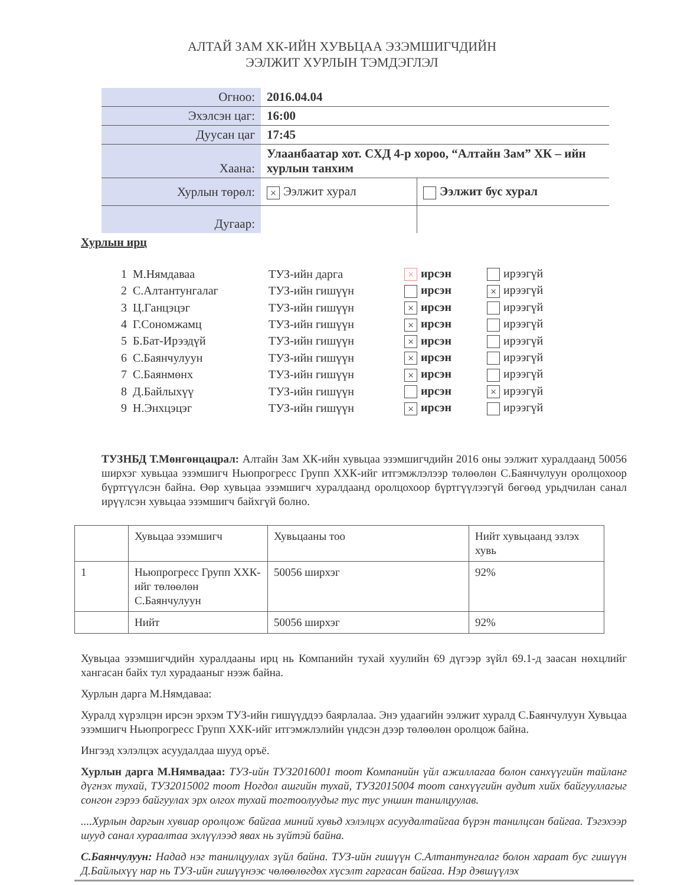АЛТАЙ ЗАМ ХК-ИЙН ХУВЬЦАА ЭЗЭМШИГЧДИЙН
ЭЭЛЖИТ ХУРЛЫН ТЭМДЭГЛЭЛ
| Огноо: | 2016.04.04 | |
| Эхэлсэн цаг: | 16:00 | |
| Дуусан цаг | 17:45 | |
| Хаана: | Улаанбаатар хот. СХД 4-р хороо, “Алтайн Зам” ХК – ийн хурлын танхим | |
| Хурлын төрөл: | × Ээлжит хурал | Ээлжит бус хурал |
| Дугаар: | | |
Хурлын ирц
| 1 | М.Нямдаваа | ТУЗ-ийн дарга | × ирсэн | ирээгүй |
| 2 | С.Алтантунгалаг | ТУЗ-ийн гишүүн | ирсэн | × ирээгүй |
| 3 | Ц.Ганцэцэг | ТУЗ-ийн гишүүн | × ирсэн | ирээгүй |
| 4 | Г.Сономжамц | ТУЗ-ийн гишүүн | × ирсэн | ирээгүй |
| 5 | Б.Бат-Ирээдүй | ТУЗ-ийн гишүүн | × ирсэн | ирээгүй |
| 6 | С.Баянчулуун | ТУЗ-ийн гишүүн | × ирсэн | ирээгүй |
| 7 | С.Баянмөнх | ТУЗ-ийн гишүүн | × ирсэн | ирээгүй |
| 8 | Д.Байлыхүү | ТУЗ-ийн гишүүн | ирсэн | × ирээгүй |
| 9 | Н.Энхцэцэг | ТУЗ-ийн гишүүн | × ирсэн | ирээгүй |
ТУЗНБД Т.Мөнгөнцацрал: Алтайн Зам ХК-ийн хувьцаа эзэмшигчдийн 2016 оны ээлжит хуралдаанд 50056 ширхэг хувьцаа эзэмшигч Ньюпрогресс Групп ХХК-ийг итгэмжлэлээр төлөөлөн С.Баянчулуун оролцохоор бүртгүүлсэн байна. Өөр хувьцаа эзэмшигч хуралдаанд оролцохоор бүртгүүлээгүй бөгөөд урьдчилан санал ирүүлсэн хувьцаа эзэмшигч байхгүй болно.
| | Хувьцаа эзэмшигч | Хувьцааны тоо | Нийт хувьцаанд эзлэх хувь |
| 1 | Ньюпрогресс Групп ХХК-ийг төлөөлөн С.Баянчулуун | 50056 ширхэг | 92% |
| | Нийт | 50056 ширхэг | 92% |
Хувьцаа эзэмшигчдийн хуралдааны ирц нь Компанийн тухай хуулийн 69 дүгээр зүйл 69.1-д заасан нөхцлийг хангасан байх тул хурадааныг нээж байна.
Хурлын дарга М.Нямдаваа:
Хуралд хүрэлцэн ирсэн эрхэм ТУЗ-ийн гишүүддээ баярлалаа. Энэ удаагийн ээлжит хуралд С.Баянчулуун Хувьцаа эзэмшигч Ньюпрогресс Групп ХХК-ийг итгэмжлэлийн үндсэн дээр төлөөлөн оролцож байна.
Ингээд хэлэлцэх асуудалдаа шууд оръё.
Хурлын дарга М.Нямвадаа: ТУЗ-ийн ТУЗ2016001 тоот Компанийн үйл ажиллагаа болон санхүүгийн тайланг дүгнэх тухай, ТУЗ2015002 тоот Ногдол ашгийн тухай, ТУЗ2015004 тоот санхүүгийн аудит хийх байгууллагыг сонгон гэрээ байгуулах эрх олгох тухай тогтоолуудыг тус тус уншин танилцуулав.
....Хурлын даргын хувиар оролцож байгаа миний хувьд хэлэлцэх асуудалтайгаа бүрэн танилцсан байгаа. Тэгэхээр шууд санал хураалтаа эхлүүлээд явах нь зүйтэй байна.
С.Баянчулуун: Надад нэг танилцуулах зүйл байна. ТУЗ-ийн гишүүн С.Алтантунгалаг болон хараат бус гишүүн Д.Байлыхүү нар нь ТУЗ-ийн гишүүнээс чөлөөлөгдөх хүсэлт гаргасан байгаа. Нэр дэвшүүлэх